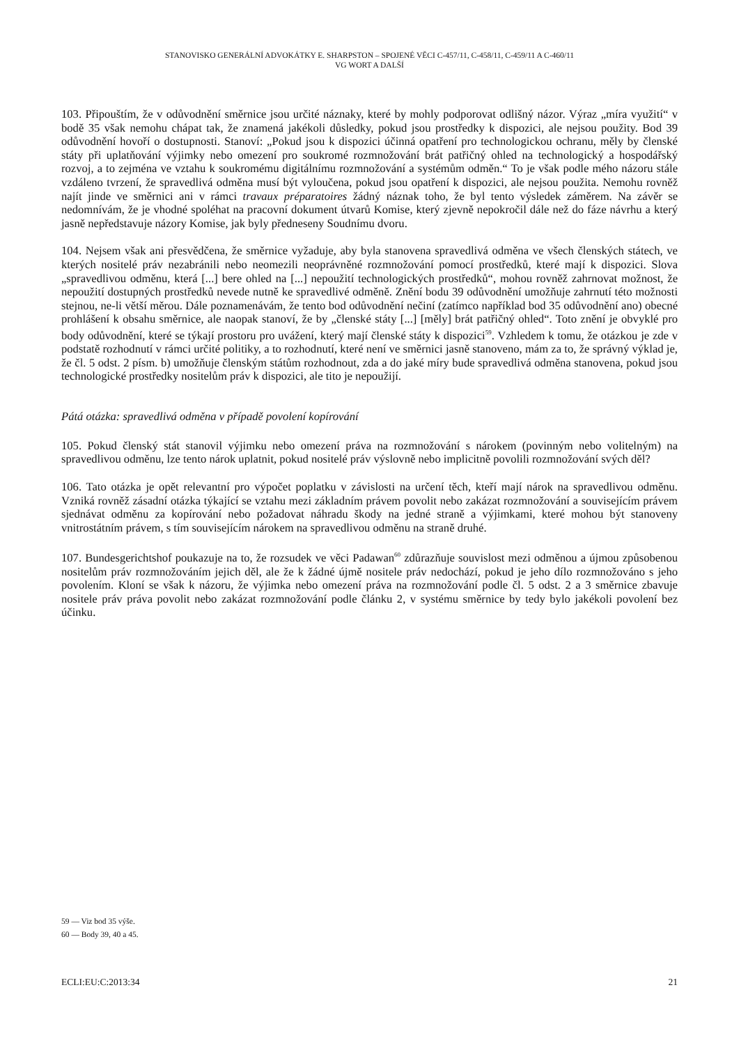STANOVISKO GENERÁLNÍ ADVOKÁTKY E. SHARPSTON – SPOJENÉ VĚCI C-457/11, C-458/11, C-459/11 A C-460/11
VG WORT A DALŠÍ
103. Připouštím, že v odůvodnění směrnice jsou určité náznaky, které by mohly podporovat odlišný názor. Výraz „míra využití“ v bodě 35 však nemohu chápat tak, že znamená jakékoli důsledky, pokud jsou prostředky k dispozici, ale nejsou použity. Bod 39 odůvodnění hovoří o dostupnosti. Stanoví: „Pokud jsou k dispozici účinná opatření pro technologickou ochranu, měly by členské státy při uplatňování výjimky nebo omezení pro soukromé rozmnožování brát patřičný ohled na technologický a hospodářský rozvoj, a to zejména ve vztahu k soukromému digitálnímu rozmnožování a systémům odměn.“ To je však podle mého názoru stále vzdáleno tvrzení, že spravedlivá odměna musí být vyloučena, pokud jsou opatření k dispozici, ale nejsou použita. Nemohu rovněž najít jinde ve směrnici ani v rámci travaux préparatoires žádný náznak toho, že byl tento výsledek záměrem. Na závěr se nedomnívám, že je vhodné spoléhat na pracovní dokument útvarů Komise, který zjevně nepokročil dále než do fáze návrhu a který jasně nepředstavuje názory Komise, jak byly předneseny Soudnímu dvoru.
104. Nejsem však ani přesvědčena, že směrnice vyžaduje, aby byla stanovena spravedlivá odměna ve všech členských státech, ve kterých nositelé práv nezabránili nebo neomezili neoprávněné rozmnožování pomocí prostředků, které mají k dispozici. Slova „spravedlivou odměnu, která [...] bere ohled na [...] nepoužití technologických prostředků“, mohou rovněž zahrnovat možnost, že nepoužití dostupných prostředků nevede nutně ke spravedlivé odměně. Znění bodu 39 odůvodnění umožňuje zahrnutí této možnosti stejnou, ne-li větší měrou. Dále poznamenávám, že tento bod odůvodnění nečiní (zatímco například bod 35 odůvodnění ano) obecné prohlášení k obsahu směrnice, ale naopak stanoví, že by „členské státy [...] [měly] brát patřičný ohled“. Toto znění je obvyklé pro body odůvodnění, které se týkají prostoru pro uvážení, který mají členské státy k dispozici<sup>59</sup>. Vzhledem k tomu, že otázkou je zde v podstatě rozhodnutí v rámci určité politiky, a to rozhodnutí, které není ve směrnici jasně stanoveno, mám za to, že správný výklad je, že čl. 5 odst. 2 písm. b) umožňuje členským státům rozhodnout, zda a do jaké míry bude spravedlivá odměna stanovena, pokud jsou technologické prostředky nositelům práv k dispozici, ale tito je nepoužijí.
Pátá otázka: spravedlivá odměna v případě povolení kopírování
105. Pokud členský stát stanovil výjimku nebo omezení práva na rozmnožování s nárokem (povinným nebo volitelným) na spravedlivou odměnu, lze tento nárok uplatnit, pokud nositelé práv výslovně nebo implicitně povolili rozmnožování svých děl?
106. Tato otázka je opět relevantní pro výpočet poplatku v závislosti na určení těch, kteří mají nárok na spravedlivou odměnu. Vzniká rovněž zásadní otázka týkající se vztahu mezi základním právem povolit nebo zakázat rozmnožování a souvisejícím právem sjednávat odměnu za kopírování nebo požadovat náhradu škody na jedné straně a výjimkami, které mohou být stanoveny vnitrostátním právem, s tím souvisejícím nárokem na spravedlivou odměnu na straně druhé.
107. Bundesgerichtshof poukazuje na to, že rozsudek ve věci Padawan<sup>60</sup> zdůrazňuje souvislost mezi odměnou a újmou způsobenou nositelům práv rozmnožováním jejich děl, ale že k žádné újmě nositele práv nedochází, pokud je jeho dílo rozmnožováno s jeho povolením. Kloní se však k názoru, že výjimka nebo omezení práva na rozmnožování podle čl. 5 odst. 2 a 3 směrnice zbavuje nositele práv práva povolit nebo zakázat rozmnožování podle článku 2, v systému směrnice by tedy bylo jakékoli povolení bez účinku.
59 — Viz bod 35 výše.
60 — Body 39, 40 a 45.
ECLI:EU:C:2013:34 21